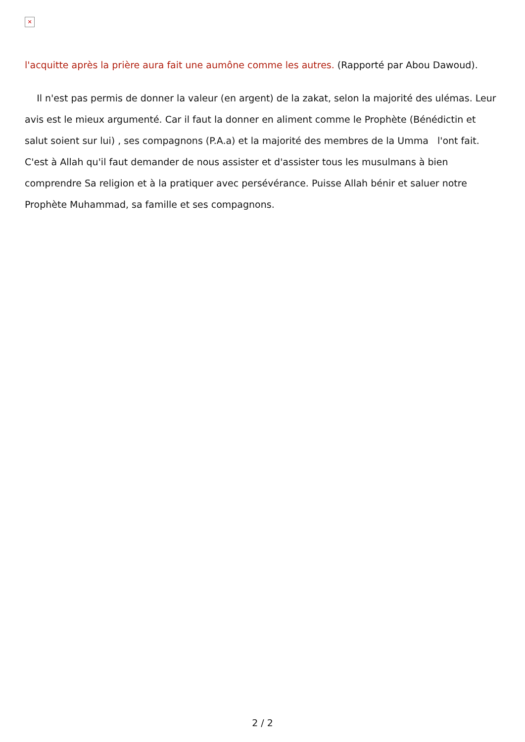✕
l'acquitte après la prière aura fait une aumône comme les autres. (Rapporté par Abou Dawoud).
Il n'est pas permis de donner la valeur (en argent) de la zakat, selon la majorité des ulémas. Leur avis est le mieux argumenté. Car il faut la donner en aliment comme le Prophète (Bénédictin et salut soient sur lui) , ses compagnons (P.A.a) et la majorité des membres de la Umma l'ont fait. C'est à Allah qu'il faut demander de nous assister et d'assister tous les musulmans à bien comprendre Sa religion et à la pratiquer avec persévérance. Puisse Allah bénir et saluer notre Prophète Muhammad, sa famille et ses compagnons.
2 / 2